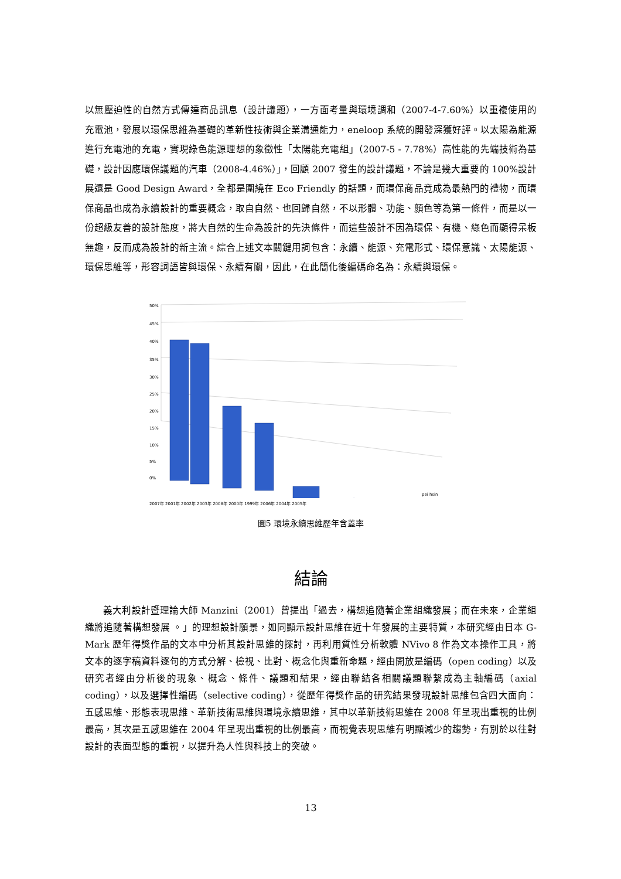以無壓迫性的自然方式傳達商品訊息（設計議題），一方面考量與環境調和（2007-4-7.60%）以重複使用的充電池，發展以環保思維為基礎的革新性技術與企業溝通能力，eneloop 系統的開發深獲好評。以太陽為能源進行充電池的充電，實現綠色能源理想的象徵性「太陽能充電組」（2007-5 - 7.78%）高性能的先端技術為基礎，設計因應環保議題的汽車（2008-4.46%）」，回顧 2007 發生的設計議題，不論是幾大重要的 100%設計展還是 Good Design Award，全都是圍繞在 Eco Friendly 的話題，而環保商品竟成為最熱門的禮物，而環保商品也成為永續設計的重要概念，取自自然、也回歸自然，不以形體、功能、顏色等為第一條件，而是以一份超級友善的設計態度，將大自然的生命為設計的先決條件，而這些設計不因為環保、有機、綠色而顯得呆板無趣，反而成為設計的新主流。綜合上述文本關鍵用詞包含：永續、能源、充電形式、環保意識、太陽能源、環保思維等，形容詞語皆與環保、永續有關，因此，在此簡化後編碼命名為：永續與環保。
50%
45%
40%
35%
30%
25%
20%
15%
10%
5%
0%
pei hsin
2007年 2001年 2002年 2003年 2008年 2000年 1999年 2006年 2004年 2005年
圖5 環境永續思維歷年含蓋率
結論
義大利設計暨理論大師 Manzini（2001）曾提出「過去，構想追隨著企業組織發展；而在未來，企業組織將追隨著構想發展 。」的理想設計願景，如同顯示設計思維在近十年發展的主要特質，本研究經由日本 G-Mark 歷年得獎作品的文本中分析其設計思維的探討，再利用質性分析軟體 NVivo 8 作為文本操作工具，將文本的逐字稿資料逐句的方式分解、檢視、比對、概念化與重新命題，經由開放是編碼（open coding）以及研究者經由分析後的現象、概念、條件、議題和結果，經由聯結各相關議題聯繫成為主軸編碼（axial coding），以及選擇性編碼（selective coding），從歷年得獎作品的研究結果發現設計思維包含四大面向：五感思維、形態表現思維、革新技術思維與環境永續思維，其中以革新技術思維在 2008 年呈現出重視的比例最高，其次是五感思維在 2004 年呈現出重視的比例最高，而視覺表現思維有明顯減少的趨勢，有別於以往對設計的表面型態的重視，以提升為人性與科技上的突破。
13